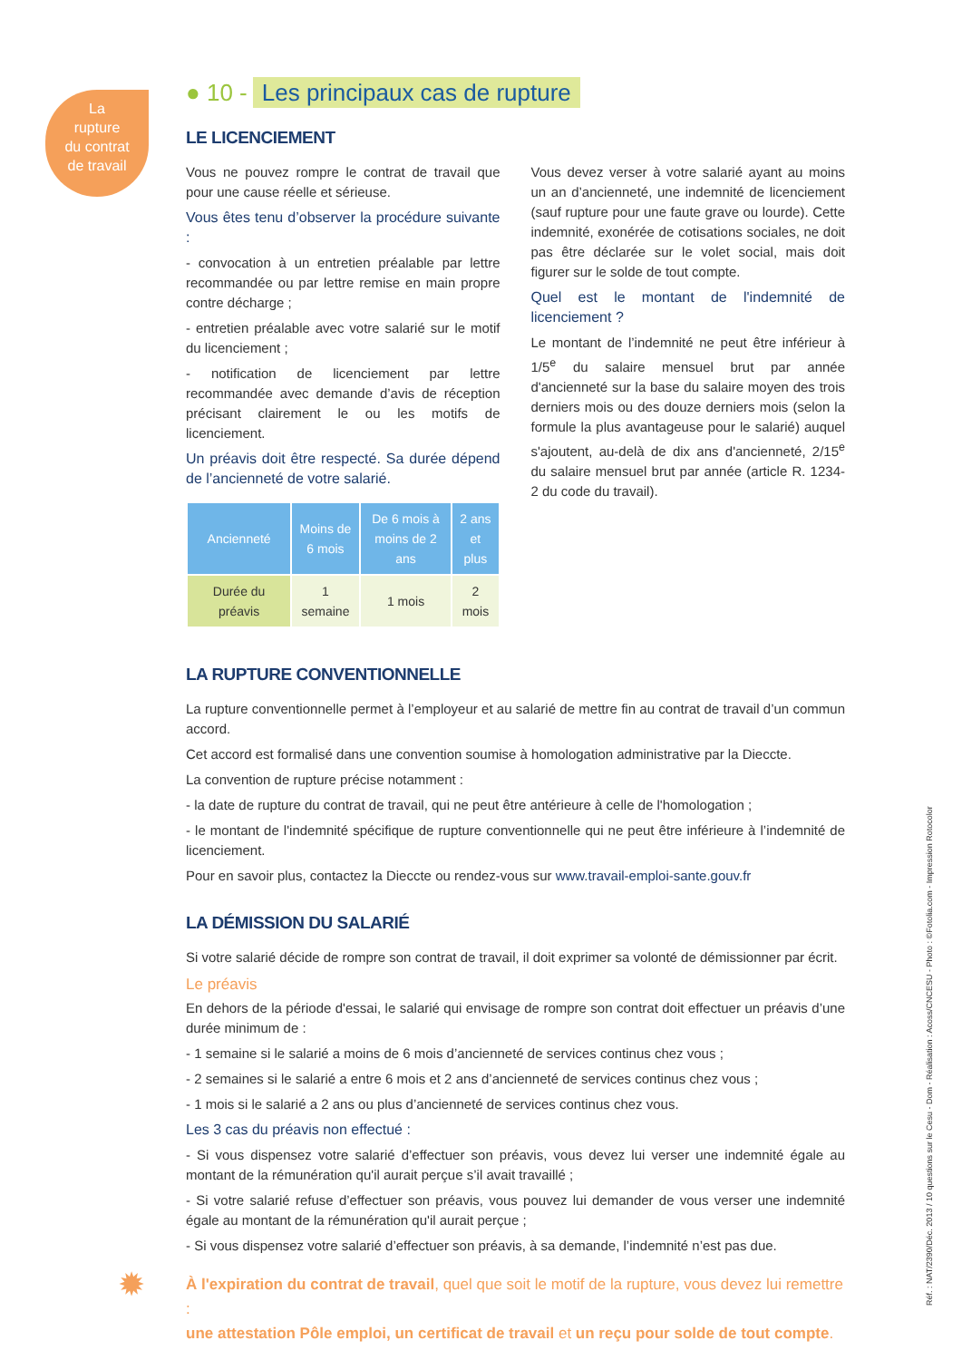La
rupture
du contrat
de travail
● 10 - Les principaux cas de rupture
LE LICENCIEMENT
Vous ne pouvez rompre le contrat de travail que pour une cause réelle et sérieuse.
Vous êtes tenu d’observer la procédure suivante :
- convocation à un entretien préalable par lettre recommandée ou par lettre remise en main propre contre décharge ;
- entretien préalable avec votre salarié sur le motif du licenciement ;
- notification de licenciement par lettre recommandée avec demande d’avis de réception précisant clairement le ou les motifs de licenciement.
Un préavis doit être respecté. Sa durée dépend de l’ancienneté de votre salarié.
| Ancienneté | Moins de 6 mois | De 6 mois à moins de 2 ans | 2 ans et plus |
| --- | --- | --- | --- |
| Durée du préavis | 1 semaine | 1 mois | 2 mois |
Vous devez verser à votre salarié ayant au moins un an d’ancienneté, une indemnité de licenciement (sauf rupture pour une faute grave ou lourde). Cette indemnité, exonérée de cotisations sociales, ne doit pas être déclarée sur le volet social, mais doit figurer sur le solde de tout compte.
Quel est le montant de l'indemnité de licenciement ?
Le montant de l’indemnité ne peut être inférieur à 1/5<sup>e</sup> du salaire mensuel brut par année d'ancienneté sur la base du salaire moyen des trois derniers mois ou des douze derniers mois (selon la formule la plus avantageuse pour le salarié) auquel s'ajoutent, au-delà de dix ans d'ancienneté, 2/15<sup>e</sup> du salaire mensuel brut par année (article R. 1234-2 du code du travail).
LA RUPTURE CONVENTIONNELLE
La rupture conventionnelle permet à l’employeur et au salarié de mettre fin au contrat de travail d’un commun accord.
Cet accord est formalisé dans une convention soumise à homologation administrative par la Dieccte.
La convention de rupture précise notamment :
- la date de rupture du contrat de travail, qui ne peut être antérieure à celle de l'homologation ;
- le montant de l'indemnité spécifique de rupture conventionnelle qui ne peut être inférieure à l’indemnité de licenciement.
Pour en savoir plus, contactez la Dieccte ou rendez-vous sur www.travail-emploi-sante.gouv.fr
LA DÉMISSION DU SALARIÉ
Si votre salarié décide de rompre son contrat de travail, il doit exprimer sa volonté de démissionner par écrit.
Le préavis
En dehors de la période d'essai, le salarié qui envisage de rompre son contrat doit effectuer un préavis d’une durée minimum de :
- 1 semaine si le salarié a moins de 6 mois d’ancienneté de services continus chez vous ;
- 2 semaines si le salarié a entre 6 mois et 2 ans d’ancienneté de services continus chez vous ;
- 1 mois si le salarié a 2 ans ou plus d’ancienneté de services continus chez vous.
Les 3 cas du préavis non effectué :
- Si vous dispensez votre salarié d’effectuer son préavis, vous devez lui verser une indemnité égale au montant de la rémunération qu'il aurait perçue s’il avait travaillé ;
- Si votre salarié refuse d’effectuer son préavis, vous pouvez lui demander de vous verser une indemnité égale au montant de la rémunération qu'il aurait perçue ;
- Si vous dispensez votre salarié d’effectuer son préavis, à sa demande, l’indemnité n’est pas due.
✹ À l'expiration du contrat de travail, quel que soit le motif de la rupture, vous devez lui remettre :
une attestation Pôle emploi, un certificat de travail et un reçu pour solde de tout compte.
Réf. : NAT/2390/Déc. 2013 / 10 questions sur le Cesu - Dom - Réalisation : Acoss/CNCESU - Photo : ©Fotolia.com - Impression Rotocolor